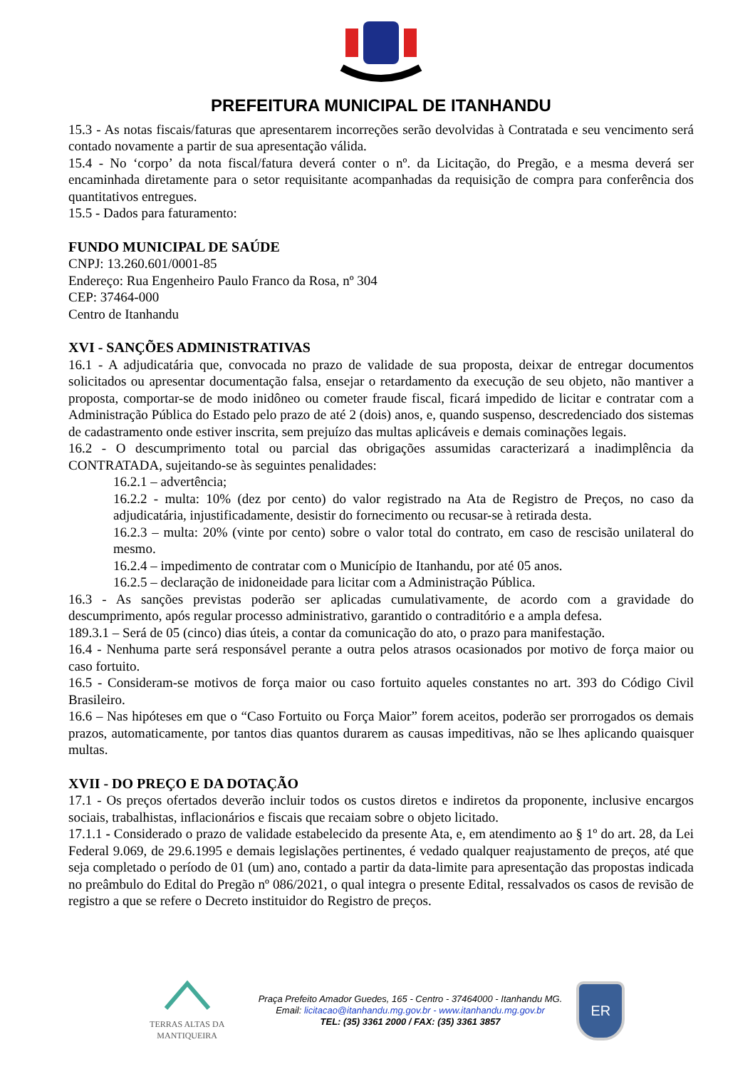PREFEITURA MUNICIPAL DE ITANHANDU
15.3 - As notas fiscais/faturas que apresentarem incorreções serão devolvidas à Contratada e seu vencimento será contado novamente a partir de sua apresentação válida.
15.4 - No ‘corpo’ da nota fiscal/fatura deverá conter o nº. da Licitação, do Pregão, e a mesma deverá ser encaminhada diretamente para o setor requisitante acompanhadas da requisição de compra para conferência dos quantitativos entregues.
15.5 - Dados para faturamento:
FUNDO MUNICIPAL DE SAÚDE
CNPJ: 13.260.601/0001-85
Endereço: Rua Engenheiro Paulo Franco da Rosa, nº 304
CEP: 37464-000
Centro de Itanhandu
XVI - SANÇÕES ADMINISTRATIVAS
16.1 - A adjudicatária que, convocada no prazo de validade de sua proposta, deixar de entregar documentos solicitados ou apresentar documentação falsa, ensejar o retardamento da execução de seu objeto, não mantiver a proposta, comportar-se de modo inidôneo ou cometer fraude fiscal, ficará impedido de licitar e contratar com a Administração Pública do Estado pelo prazo de até 2 (dois) anos, e, quando suspenso, descredenciado dos sistemas de cadastramento onde estiver inscrita, sem prejuízo das multas aplicáveis e demais cominações legais.
16.2 - O descumprimento total ou parcial das obrigações assumidas caracterizará a inadimplência da CONTRATADA, sujeitando-se às seguintes penalidades:
16.2.1 – advertência;
16.2.2 - multa: 10% (dez por cento) do valor registrado na Ata de Registro de Preços, no caso da adjudicatária, injustificadamente, desistir do fornecimento ou recusar-se à retirada desta.
16.2.3 – multa: 20% (vinte por cento) sobre o valor total do contrato, em caso de rescisão unilateral do mesmo.
16.2.4 – impedimento de contratar com o Município de Itanhandu, por até 05 anos.
16.2.5 – declaração de inidoneidade para licitar com a Administração Pública.
16.3 - As sanções previstas poderão ser aplicadas cumulativamente, de acordo com a gravidade do descumprimento, após regular processo administrativo, garantido o contraditório e a ampla defesa.
189.3.1 – Será de 05 (cinco) dias úteis, a contar da comunicação do ato, o prazo para manifestação.
16.4 - Nenhuma parte será responsável perante a outra pelos atrasos ocasionados por motivo de força maior ou caso fortuito.
16.5 - Consideram-se motivos de força maior ou caso fortuito aqueles constantes no art. 393 do Código Civil Brasileiro.
16.6 – Nas hipóteses em que o “Caso Fortuito ou Força Maior” forem aceitos, poderão ser prorrogados os demais prazos, automaticamente, por tantos dias quantos durarem as causas impeditivas, não se lhes aplicando quaisquer multas.
XVII - DO PREÇO E DA DOTAÇÃO
17.1 - Os preços ofertados deverão incluir todos os custos diretos e indiretos da proponente, inclusive encargos sociais, trabalhistas, inflacionários e fiscais que recaiam sobre o objeto licitado.
17.1.1 - Considerado o prazo de validade estabelecido da presente Ata, e, em atendimento ao § 1º do art. 28, da Lei Federal 9.069, de 29.6.1995 e demais legislações pertinentes, é vedado qualquer reajustamento de preços, até que seja completado o período de 01 (um) ano, contado a partir da data-limite para apresentação das propostas indicada no preâmbulo do Edital do Pregão nº 086/2021, o qual integra o presente Edital, ressalvados os casos de revisão de registro a que se refere o Decreto instituidor do Registro de preços.
TERRAS ALTAS DA MANTIQUEIRA
Praça Prefeito Amador Guedes, 165 - Centro - 37464000 - Itanhandu MG.
Email: licitacao@itanhandu.mg.gov.br - www.itanhandu.mg.gov.br
TEL: (35) 3361 2000 / FAX: (35) 3361 3857
ER